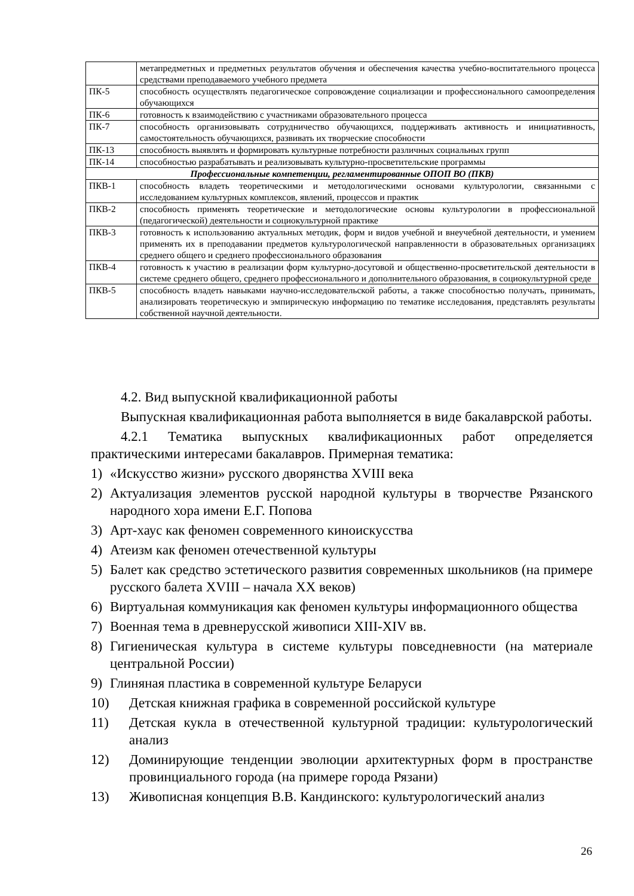| | метапредметных и предметных результатов обучения и обеспечения качества учебно-воспитательного процесса средствами преподаваемого учебного предмета |
| ПК-5 | способность осуществлять педагогическое сопровождение социализации и профессионального самоопределения обучающихся |
| ПК-6 | готовность к взаимодействию с участниками образовательного процесса |
| ПК-7 | способность организовывать сотрудничество обучающихся, поддерживать активность и инициативность, самостоятельность обучающихся, развивать их творческие способности |
| ПК-13 | способность выявлять и формировать культурные потребности различных социальных групп |
| ПК-14 | способностью разрабатывать и реализовывать культурно-просветительские программы |
| Профессиональные компетенции, регламентированные ОПОП ВО (ПКВ) | |
| ПКВ-1 | способность владеть теоретическими и методологическими основами культурологии, связанными с исследованием культурных комплексов, явлений, процессов и практик |
| ПКВ-2 | способность применять теоретические и методологические основы культурологии в профессиональной (педагогической) деятельности и социокультурной практике |
| ПКВ-3 | готовность к использованию актуальных методик, форм и видов учебной и внеучебной деятельности, и умением применять их в преподавании предметов культурологической направленности в образовательных организациях среднего общего и среднего профессионального образования |
| ПКВ-4 | готовность к участию в реализации форм культурно-досуговой и общественно-просветительской деятельности в системе среднего общего, среднего профессионального и дополнительного образования, в социокультурной среде |
| ПКВ-5 | способность владеть навыками научно-исследовательской работы, а также способностью получать, принимать, анализировать теоретическую и эмпирическую информацию по тематике исследования, представлять результаты собственной научной деятельности. |
4.2. Вид выпускной квалификационной работы
Выпускная квалификационная работа выполняется в виде бакалаврской работы.
4.2.1 Тематика выпускных квалификационных работ определяется практическими интересами бакалавров. Примерная тематика:
1) «Искусство жизни» русского дворянства XVIII века
2) Актуализация элементов русской народной культуры в творчестве Рязанского народного хора имени Е.Г. Попова
3) Арт-хаус как феномен современного киноискусства
4) Атеизм как феномен отечественной культуры
5) Балет как средство эстетического развития современных школьников (на примере русского балета XVIII – начала XX веков)
6) Виртуальная коммуникация как феномен культуры информационного общества
7) Военная тема в древнерусской живописи XIII-XIV вв.
8) Гигиеническая культура в системе культуры повседневности (на материале центральной России)
9) Глиняная пластика в современной культуре Беларуси
10) Детская книжная графика в современной российской культуре
11) Детская кукла в отечественной культурной традиции: культурологический анализ
12) Доминирующие тенденции эволюции архитектурных форм в пространстве провинциального города (на примере города Рязани)
13) Живописная концепция В.В. Кандинского: культурологический анализ
26